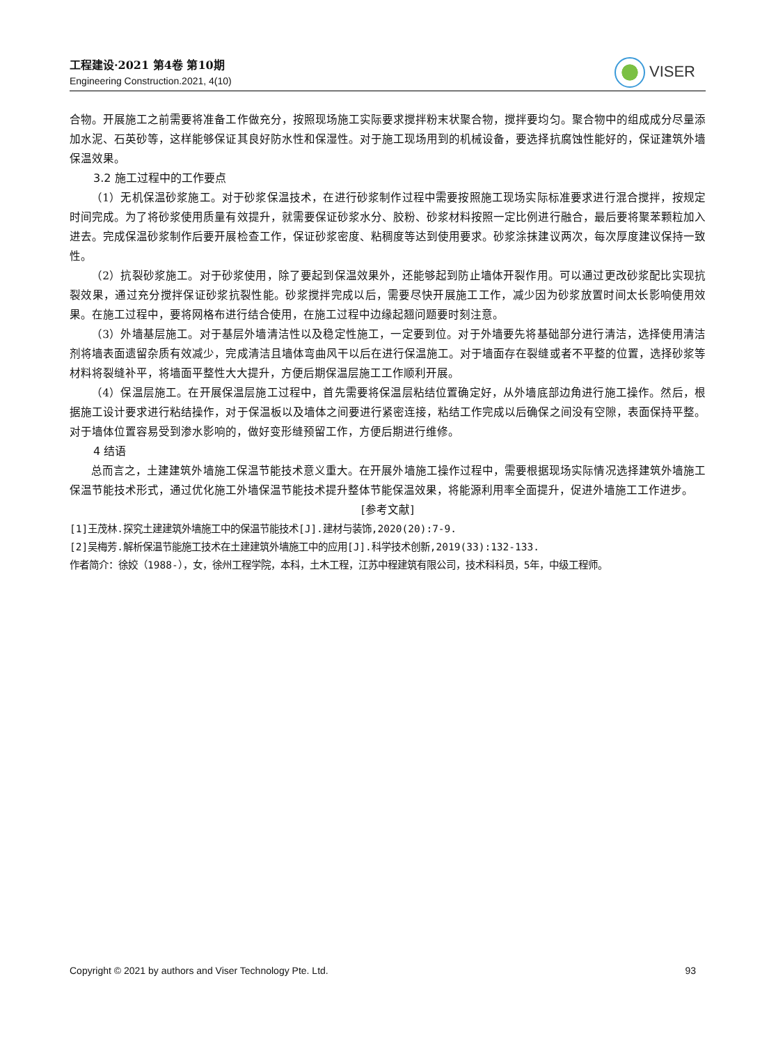工程建设·2021 第4卷 第10期
Engineering Construction.2021, 4(10)
VISER
合物。开展施工之前需要将准备工作做充分，按照现场施工实际要求搅拌粉末状聚合物，搅拌要均匀。聚合物中的组成成分尽量添加水泥、石英砂等，这样能够保证其良好防水性和保湿性。对于施工现场用到的机械设备，要选择抗腐蚀性能好的，保证建筑外墙保温效果。
3.2 施工过程中的工作要点
（1）无机保温砂浆施工。对于砂浆保温技术，在进行砂浆制作过程中需要按照施工现场实际标准要求进行混合搅拌，按规定时间完成。为了将砂浆使用质量有效提升，就需要保证砂浆水分、胶粉、砂浆材料按照一定比例进行融合，最后要将聚苯颗粒加入进去。完成保温砂浆制作后要开展检查工作，保证砂浆密度、粘稠度等达到使用要求。砂浆涂抹建议两次，每次厚度建议保持一致性。
（2）抗裂砂浆施工。对于砂浆使用，除了要起到保温效果外，还能够起到防止墙体开裂作用。可以通过更改砂浆配比实现抗裂效果，通过充分搅拌保证砂浆抗裂性能。砂浆搅拌完成以后，需要尽快开展施工工作，减少因为砂浆放置时间太长影响使用效果。在施工过程中，要将网格布进行结合使用，在施工过程中边缘起翘问题要时刻注意。
（3）外墙基层施工。对于基层外墙清洁性以及稳定性施工，一定要到位。对于外墙要先将基础部分进行清洁，选择使用清洁剂将墙表面遗留杂质有效减少，完成清洁且墙体弯曲风干以后在进行保温施工。对于墙面存在裂缝或者不平整的位置，选择砂浆等材料将裂缝补平，将墙面平整性大大提升，方便后期保温层施工工作顺利开展。
（4）保温层施工。在开展保温层施工过程中，首先需要将保温层粘结位置确定好，从外墙底部边角进行施工操作。然后，根据施工设计要求进行粘结操作，对于保温板以及墙体之间要进行紧密连接，粘结工作完成以后确保之间没有空隙，表面保持平整。对于墙体位置容易受到渗水影响的，做好变形缝预留工作，方便后期进行维修。
4 结语
总而言之，土建建筑外墙施工保温节能技术意义重大。在开展外墙施工操作过程中，需要根据现场实际情况选择建筑外墙施工保温节能技术形式，通过优化施工外墙保温节能技术提升整体节能保温效果，将能源利用率全面提升，促进外墙施工工作进步。
[参考文献]
[1]王茂林.探究土建建筑外墙施工中的保温节能技术[J].建材与装饰,2020(20):7-9.
[2]吴梅芳.解析保温节能施工技术在土建建筑外墙施工中的应用[J].科学技术创新,2019(33):132-133.
作者简介：徐姣（1988-），女，徐州工程学院，本科，土木工程，江苏中程建筑有限公司，技术科科员，5年，中级工程师。
Copyright © 2021 by authors and Viser Technology Pte. Ltd. 93